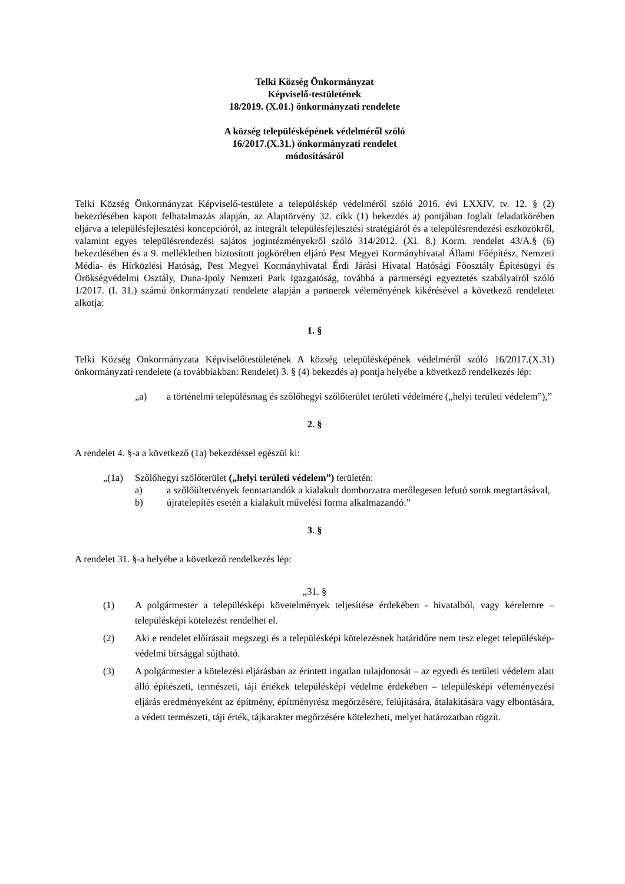Telki Község Önkormányzat
Képviselő-testületének
18/2019. (X.01.) önkormányzati rendelete
A község településképének védelméről szóló
16/2017.(X.31.) önkormányzati rendelet
módosításáról
Telki Község Önkormányzat Képviselő-testülete a településkép védelméről szóló 2016. évi LXXIV. tv. 12. § (2) bekezdésében kapott felhatalmazás alapján, az Alaptörvény 32. cikk (1) bekezdés a) pontjában foglalt feladatkörében eljárva a településfejlesztési koncepcióról, az integrált településfejlesztési stratégiáról és a településrendezési eszközökről, valamint egyes településrendezési sajátos jogintézményekről szóló 314/2012. (XI. 8.) Korm. rendelet 43/A.§ (6) bekezdésében és a 9. mellékletben biztosított jogkörében eljáró Pest Megyei Kormányhivatal Állami Főépítész, Nemzeti Média- és Hírközlési Hatóság, Pest Megyei Kormányhivatal Érdi Járási Hivatal Hatósági Főosztály Építésügyi és Örökségvédelmi Osztály, Duna-Ipoly Nemzeti Park Igazgatóság, továbbá a partnerségi egyeztetés szabályairól szóló 1/2017. (I. 31.) számú önkormányzati rendelete alapján a partnerek véleményének kikérésével a következő rendeletet alkotja:
1. §
Telki Község Önkormányzata Képviselőtestületének A község településképének védelméről szóló 16/2017.(X.31) önkormányzati rendelete (a továbbiakban: Rendelet) 3. § (4) bekezdés a) pontja helyébe a következő rendelkezés lép:
„a) a történelmi településmag és szőlőhegyi szőlőterület területi védelmére („helyi területi védelem”),”
2. §
A rendelet 4. §-a a következő (1a) bekezdéssel egészül ki:
„(1a) Szőlőhegyi szőlőterület („helyi területi védelem”) területén:
a) a szőlőültetvények fenntartandók a kialakult domborzatra merőlegesen lefutó sorok megtartásával,
b) újratelepítés esetén a kialakult művelési forma alkalmazandó.”
3. §
A rendelet 31. §-a helyébe a következő rendelkezés lép:
„31. §
(1) A polgármester a településképi követelmények teljesítése érdekében - hivatalból, vagy kérelemre – településképi kötelezést rendelhet el.
(2) Aki e rendelet előírásait megszegi és a településképi kötelezésnek határidőre nem tesz eleget településkép-védelmi bírsággal sújtható.
(3) A polgármester a kötelezési eljárásban az érintett ingatlan tulajdonosát – az egyedi és területi védelem alatt álló építészeti, természeti, táji értékek településképi védelme érdekében – településképi véleményezési eljárás eredményeként az építmény, építményrész megőrzésére, felújítására, átalakítására vagy elbontására, a védett természeti, táji érték, tájkarakter megőrzésére kötelezheti, melyet határozatban rögzít.